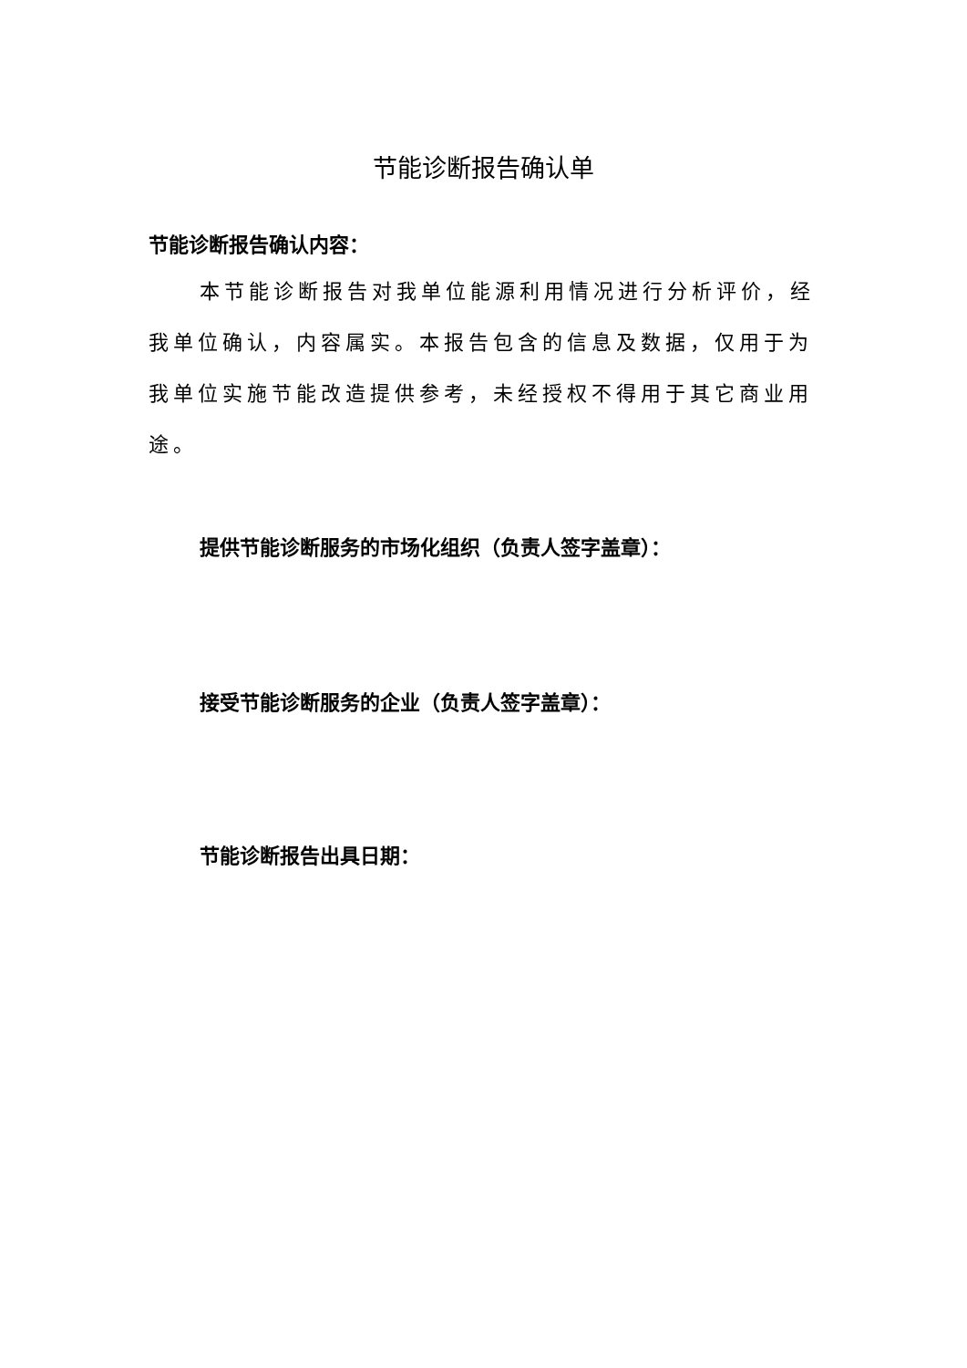节能诊断报告确认单
节能诊断报告确认内容：
本节能诊断报告对我单位能源利用情况进行分析评价，经我单位确认，内容属实。本报告包含的信息及数据，仅用于为我单位实施节能改造提供参考，未经授权不得用于其它商业用途。
提供节能诊断服务的市场化组织（负责人签字盖章）：
接受节能诊断服务的企业（负责人签字盖章）：
节能诊断报告出具日期：